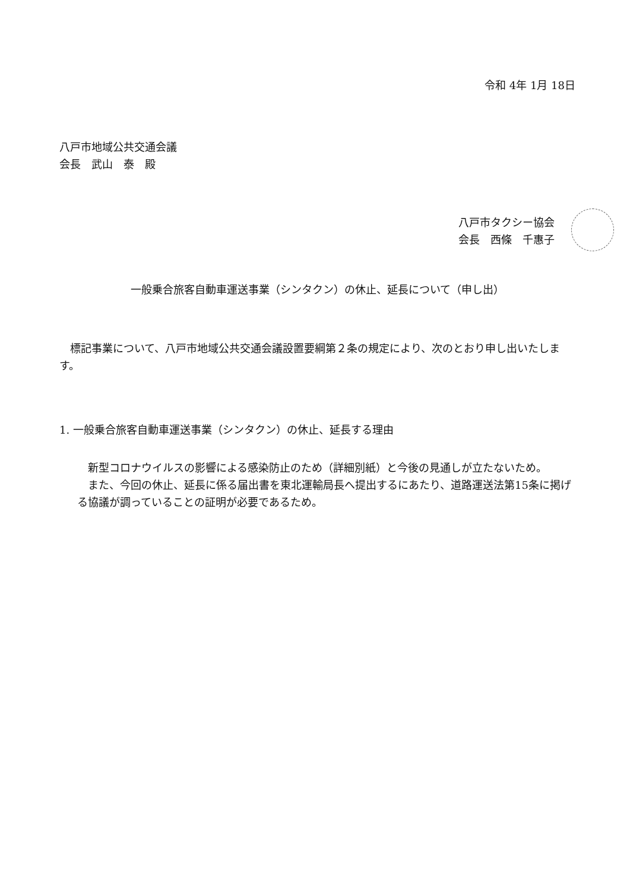令和 4年 1月 18日
八戸市地域公共交通会議
会長　武山　泰　殿
八戸市タクシー協会
会長　西條　千惠子
一般乗合旅客自動車運送事業（シンタクン）の休止、延長について（申し出）
標記事業について、八戸市地域公共交通会議設置要綱第２条の規定により、次のとおり申し出いたします。
1. 一般乗合旅客自動車運送事業（シンタクン）の休止、延長する理由
新型コロナウイルスの影響による感染防止のため（詳細別紙）と今後の見通しが立たないため。
また、今回の休止、延長に係る届出書を東北運輸局長へ提出するにあたり、道路運送法第15条に掲げる協議が調っていることの証明が必要であるため。